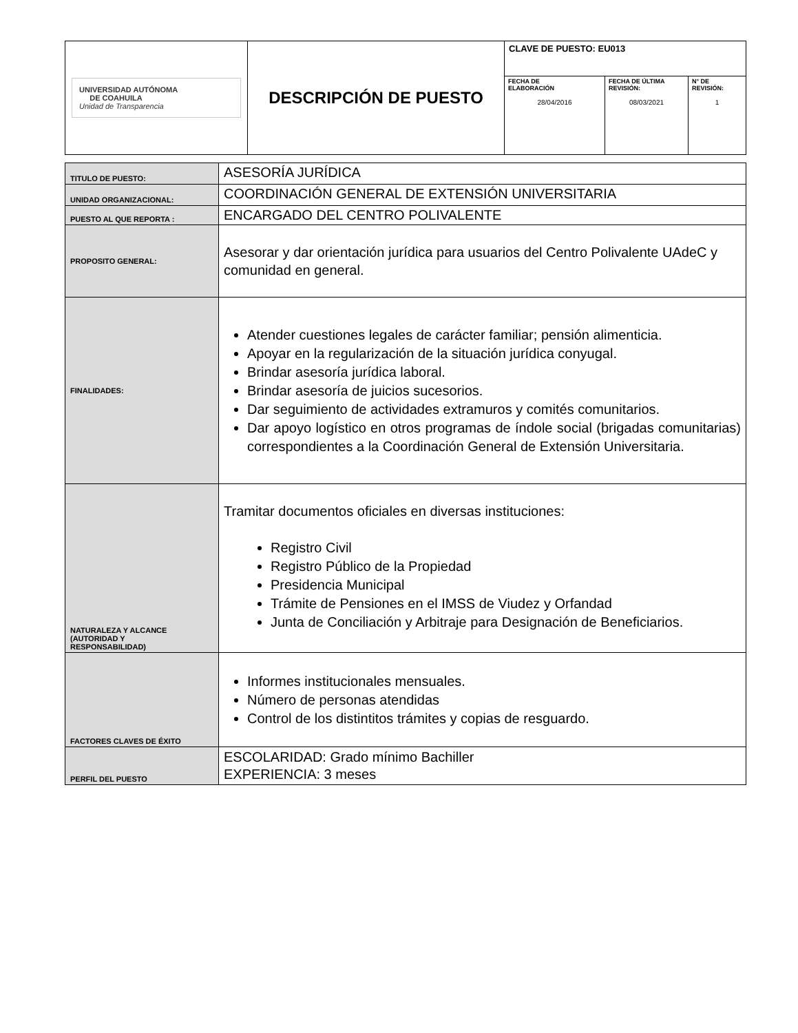| UNIVERSIDAD AUTÓNOMA DE COAHUILA Unidad de Transparencia | DESCRIPCIÓN DE PUESTO | CLAVE DE PUESTO: EU013 | | |
| | | FECHA DE ELABORACIÓN 28/04/2016 | FECHA DE ÚLTIMA REVISIÓN: 08/03/2021 | N° DE REVISIÓN: 1 |
| TITULO DE PUESTO: | ASESORÍA JURÍDICA |
| UNIDAD ORGANIZACIONAL: | COORDINACIÓN GENERAL DE EXTENSIÓN UNIVERSITARIA |
| PUESTO AL QUE REPORTA : | ENCARGADO DEL CENTRO POLIVALENTE |
| PROPOSITO GENERAL: | Asesorar y dar orientación jurídica para usuarios del Centro Polivalente UAdeC y comunidad en general. |
| FINALIDADES: | Atender cuestiones legales de carácter familiar; pensión alimenticia. Apoyar en la regularización de la situación jurídica conyugal. Brindar asesoría jurídica laboral. Brindar asesoría de juicios sucesorios. Dar seguimiento de actividades extramuros y comités comunitarios. Dar apoyo logístico en otros programas de índole social (brigadas comunitarias) correspondientes a la Coordinación General de Extensión Universitaria. |
| NATURALEZA Y ALCANCE (AUTORIDAD Y RESPONSABILIDAD) | Tramitar documentos oficiales en diversas instituciones: Registro Civil Registro Público de la Propiedad Presidencia Municipal Trámite de Pensiones en el IMSS de Viudez y Orfandad Junta de Conciliación y Arbitraje para Designación de Beneficiarios. |
| FACTORES CLAVES DE ÉXITO | Informes institucionales mensuales. Número de personas atendidas Control de los distintitos trámites y copias de resguardo. |
| PERFIL DEL PUESTO | ESCOLARIDAD: Grado mínimo Bachiller EXPERIENCIA: 3 meses |